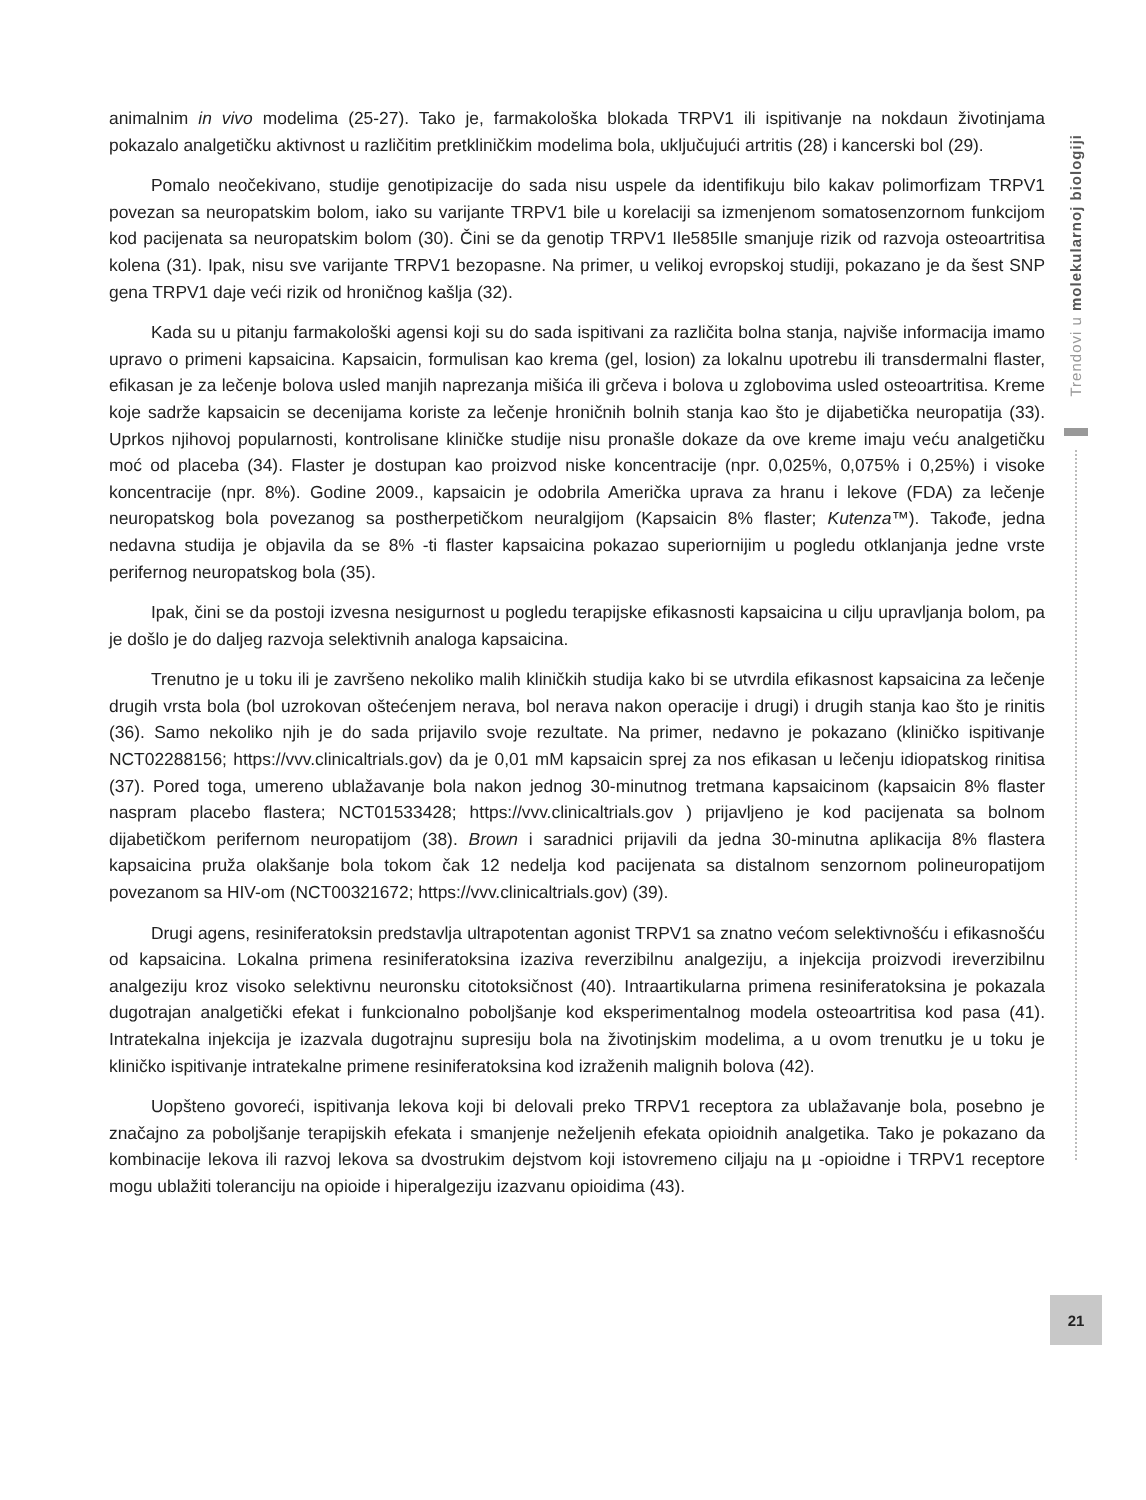animalnim in vivo modelima (25-27). Tako je, farmakološka blokada TRPV1 ili ispitivanje na nokdaun životinjama pokazalo analgetičku aktivnost u različitim pretkliničkim modelima bola, uključujući artritis (28) i kancerski bol (29).
Pomalo neočekivano, studije genotipizacije do sada nisu uspele da identifikuju bilo kakav polimorfizam TRPV1 povezan sa neuropatskim bolom, iako su varijante TRPV1 bile u korelaciji sa izmenjenom somatosenzornom funkcijom kod pacijenata sa neuropatskim bolom (30). Čini se da genotip TRPV1 Ile585Ile smanjuje rizik od razvoja osteoartritisa kolena (31). Ipak, nisu sve varijante TRPV1 bezopasne. Na primer, u velikoj evropskoj studiji, pokazano je da šest SNP gena TRPV1 daje veći rizik od hroničnog kašlja (32).
Kada su u pitanju farmakološki agensi koji su do sada ispitivani za različita bolna stanja, najviše informacija imamo upravo o primeni kapsaicina. Kapsaicin, formulisan kao krema (gel, losion) za lokalnu upotrebu ili transdermalni flaster, efikasan je za lečenje bolova usled manjih naprezanja mišića ili grčeva i bolova u zglobovima usled osteoartritisa. Kreme koje sadrže kapsaicin se decenijama koriste za lečenje hroničnih bolnih stanja kao što je dijabetička neuropatija (33). Uprkos njihovoj popularnosti, kontrolisane kliničke studije nisu pronašle dokaze da ove kreme imaju veću analgetičku moć od placeba (34). Flaster je dostupan kao proizvod niske koncentracije (npr. 0,025%, 0,075% i 0,25%) i visoke koncentracije (npr. 8%). Godine 2009., kapsaicin je odobrila Američka uprava za hranu i lekove (FDA) za lečenje neuropatskog bola povezanog sa postherpetičkom neuralgijom (Kapsaicin 8% flaster; Kutenza™). Takođe, jedna nedavna studija je objavila da se 8% -ti flaster kapsaicina pokazao superiornijim u pogledu otklanjanja jedne vrste perifernog neuropatskog bola (35).
Ipak, čini se da postoji izvesna nesigurnost u pogledu terapijske efikasnosti kapsaicina u cilju upravljanja bolom, pa je došlo je do daljeg razvoja selektivnih analoga kapsaicina.
Trenutno je u toku ili je završeno nekoliko malih kliničkih studija kako bi se utvrdila efikasnost kapsaicina za lečenje drugih vrsta bola (bol uzrokovan oštećenjem nerava, bol nerava nakon operacije i drugi) i drugih stanja kao što je rinitis (36). Samo nekoliko njih je do sada prijavilo svoje rezultate. Na primer, nedavno je pokazano (kliničko ispitivanje NCT02288156; https://vvv.clinicaltrials.gov) da je 0,01 mM kapsaicin sprej za nos efikasan u lečenju idiopatskog rinitisa (37). Pored toga, umereno ublažavanje bola nakon jednog 30-minutnog tretmana kapsaicinom (kapsaicin 8% flaster naspram placebo flastera; NCT01533428; https://vvv.clinicaltrials.gov ) prijavljeno je kod pacijenata sa bolnom dijabetičkom perifernom neuropatijom (38). Brown i saradnici prijavili da jedna 30-minutna aplikacija 8% flastera kapsaicina pruža olakšanje bola tokom čak 12 nedelja kod pacijenata sa distalnom senzornom polineuropatijom povezanom sa HIV-om (NCT00321672; https://vvv.clinicaltrials.gov) (39).
Drugi agens, resiniferatoksin predstavlja ultrapotentan agonist TRPV1 sa znatno većom selektivnošću i efikasnošću od kapsaicina. Lokalna primena resiniferatoksina izaziva reverzibilnu analgeziju, a injekcija proizvodi ireverzibilnu analgeziju kroz visoko selektivnu neuronsku citotoksičnost (40). Intraartikularna primena resiniferatoksina je pokazala dugotrajan analgetički efekat i funkcionalno poboljšanje kod eksperimentalnog modela osteoartritisa kod pasa (41). Intratekalna injekcija je izazvala dugotrajnu supresiju bola na životinjskim modelima, a u ovom trenutku je u toku je kliničko ispitivanje intratekalne primene resiniferatoksina kod izraženih malignih bolova (42).
Uopšteno govoreći, ispitivanja lekova koji bi delovali preko TRPV1 receptora za ublažavanje bola, posebno je značajno za poboljšanje terapijskih efekata i smanjenje neželjenih efekata opioidnih analgetika. Tako je pokazano da kombinacije lekova ili razvoj lekova sa dvostrukim dejstvom koji istovremeno ciljaju na µ -opioidne i TRPV1 receptore mogu ublažiti toleranciju na opioide i hiperalgeziju izazvanu opioidima (43).
Trendovi u molekularnoj biologiji
21